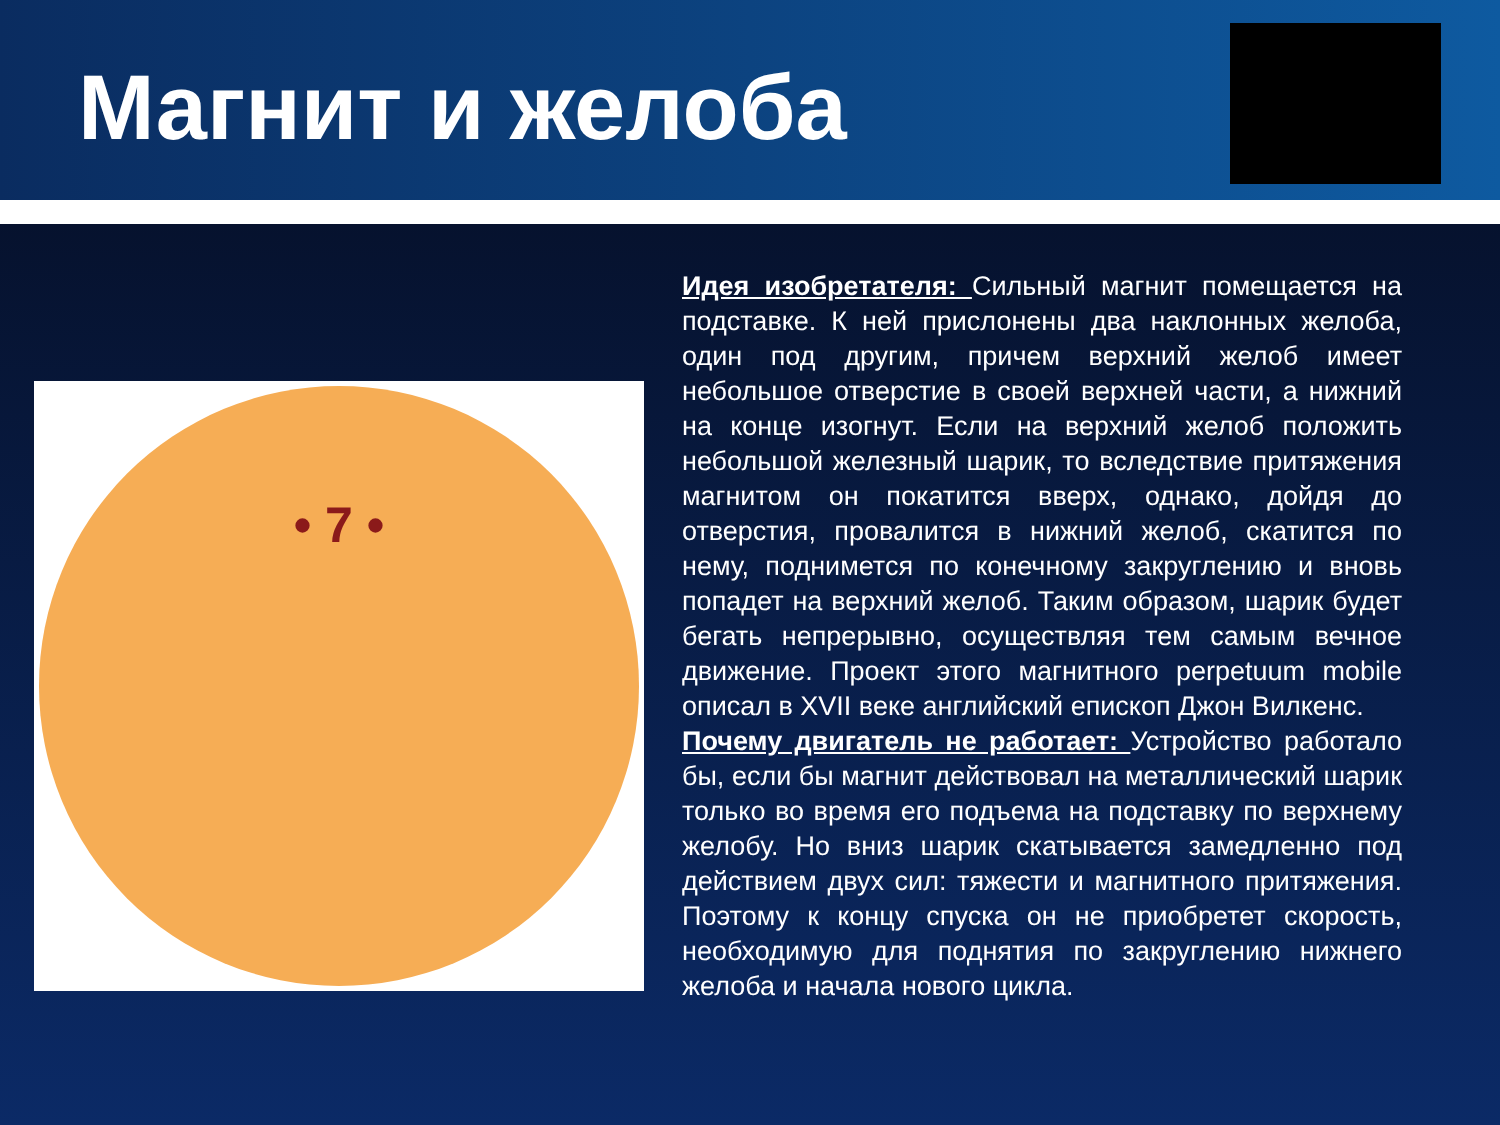Магнит и желоба
• 7 •
Идея изобретателя: Сильный магнит помещается на подставке. К ней прислонены два наклонных желоба, один под другим, причем верхний желоб имеет небольшое отверстие в своей верхней части, а нижний на конце изогнут. Если на верхний желоб положить небольшой железный шарик, то вследствие притяжения магнитом он покатится вверх, однако, дойдя до отверстия, провалится в нижний желоб, скатится по нему, поднимется по конечному закруглению и вновь попадет на верхний желоб. Таким образом, шарик будет бегать непрерывно, осуществляя тем самым вечное движение. Проект этого магнитного perpetuum mobile описал в XVII веке английский епископ Джон Вилкенс.
Почему двигатель не работает: Устройство работало бы, если бы магнит действовал на металлический шарик только во время его подъема на подставку по верхнему желобу. Но вниз шарик скатывается замедленно под действием двух сил: тяжести и магнитного притяжения. Поэтому к концу спуска он не приобретет скорость, необходимую для поднятия по закруглению нижнего желоба и начала нового цикла.